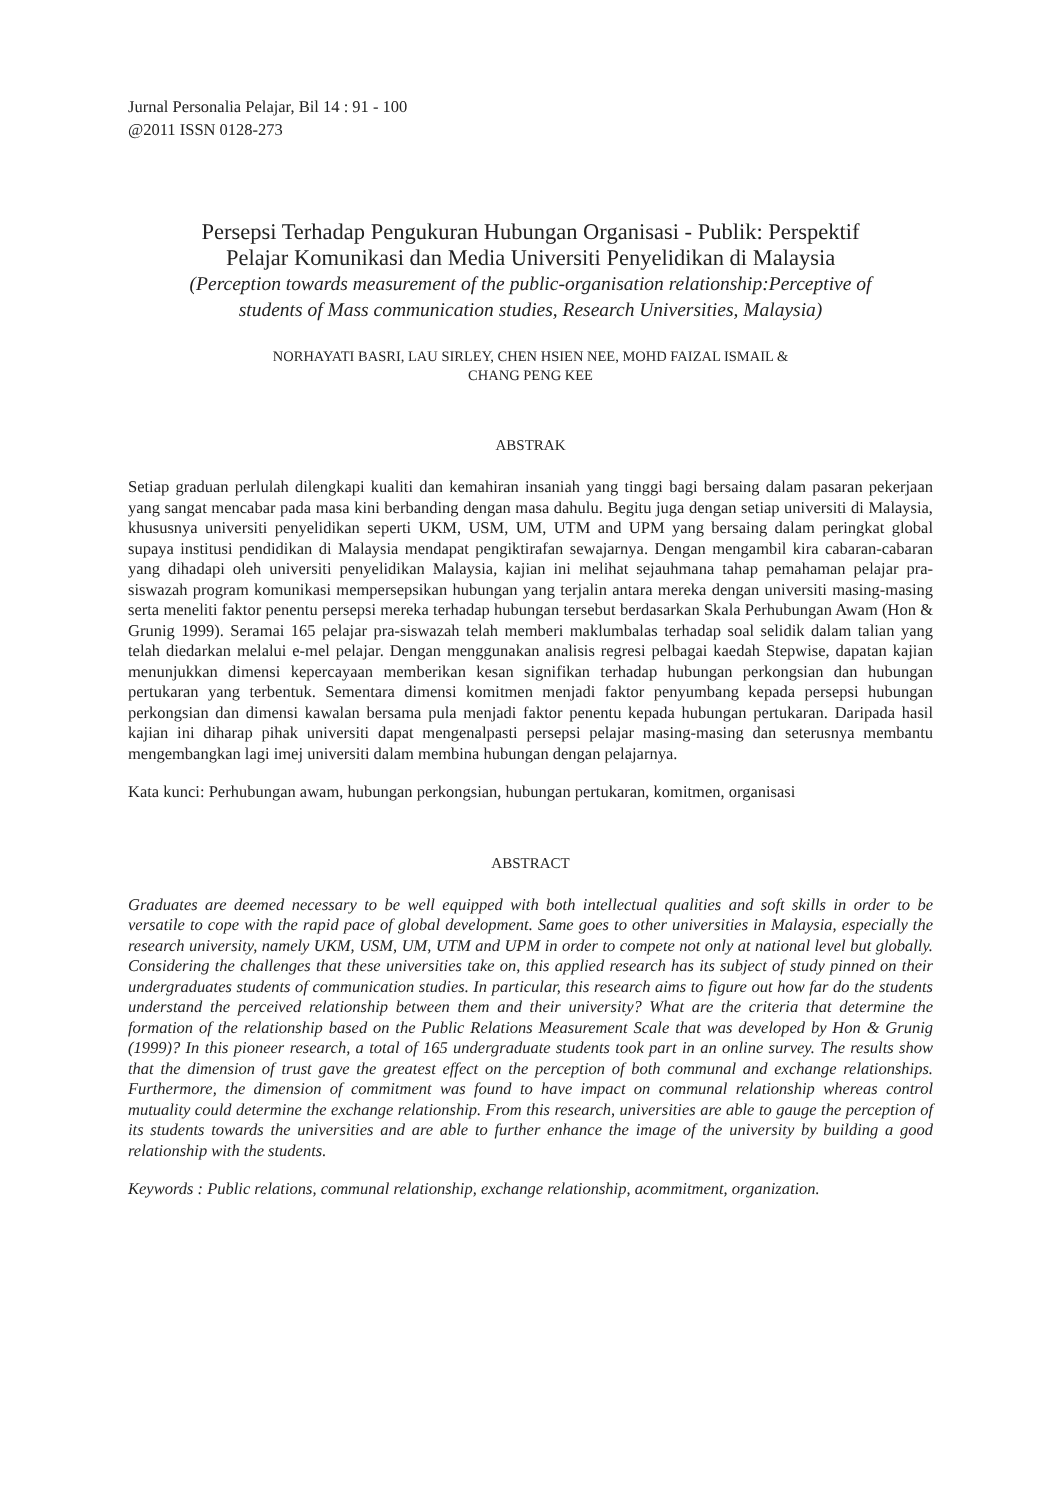Jurnal Personalia Pelajar, Bil 14 : 91 - 100
@2011 ISSN 0128-273
Persepsi Terhadap Pengukuran Hubungan Organisasi - Publik: Perspektif
Pelajar Komunikasi dan Media Universiti Penyelidikan di Malaysia
(Perception towards measurement of the public-organisation relationship:Perceptive of
students of Mass communication studies, Research Universities, Malaysia)
NORHAYATI BASRI, LAU SIRLEY, CHEN HSIEN NEE, MOHD FAIZAL ISMAIL &
CHANG PENG KEE
ABSTRAK
Setiap graduan perlulah dilengkapi kualiti dan kemahiran insaniah yang tinggi bagi bersaing dalam pasaran pekerjaan yang sangat mencabar pada masa kini berbanding dengan masa dahulu. Begitu juga dengan setiap universiti di Malaysia, khususnya universiti penyelidikan seperti UKM, USM, UM, UTM and UPM yang bersaing dalam peringkat global supaya institusi pendidikan di Malaysia mendapat pengiktirafan sewajarnya. Dengan mengambil kira cabaran-cabaran yang dihadapi oleh universiti penyelidikan Malaysia, kajian ini melihat sejauhmana tahap pemahaman pelajar pra-siswazah program komunikasi mempersepsikan hubungan yang terjalin antara mereka dengan universiti masing-masing serta meneliti faktor penentu persepsi mereka terhadap hubungan tersebut berdasarkan Skala Perhubungan Awam (Hon & Grunig 1999). Seramai 165 pelajar pra-siswazah telah memberi maklumbalas terhadap soal selidik dalam talian yang telah diedarkan melalui e-mel pelajar. Dengan menggunakan analisis regresi pelbagai kaedah Stepwise, dapatan kajian menunjukkan dimensi kepercayaan memberikan kesan signifikan terhadap hubungan perkongsian dan hubungan pertukaran yang terbentuk. Sementara dimensi komitmen menjadi faktor penyumbang kepada persepsi hubungan perkongsian dan dimensi kawalan bersama pula menjadi faktor penentu kepada hubungan pertukaran. Daripada hasil kajian ini diharap pihak universiti dapat mengenalpasti persepsi pelajar masing-masing dan seterusnya membantu mengembangkan lagi imej universiti dalam membina hubungan dengan pelajarnya.
Kata kunci: Perhubungan awam, hubungan perkongsian, hubungan pertukaran, komitmen, organisasi
ABSTRACT
Graduates are deemed necessary to be well equipped with both intellectual qualities and soft skills in order to be versatile to cope with the rapid pace of global development. Same goes to other universities in Malaysia, especially the research university, namely UKM, USM, UM, UTM and UPM in order to compete not only at national level but globally. Considering the challenges that these universities take on, this applied research has its subject of study pinned on their undergraduates students of communication studies. In particular, this research aims to figure out how far do the students understand the perceived relationship between them and their university? What are the criteria that determine the formation of the relationship based on the Public Relations Measurement Scale that was developed by Hon & Grunig (1999)? In this pioneer research, a total of 165 undergraduate students took part in an online survey. The results show that the dimension of trust gave the greatest effect on the perception of both communal and exchange relationships. Furthermore, the dimension of commitment was found to have impact on communal relationship whereas control mutuality could determine the exchange relationship. From this research, universities are able to gauge the perception of its students towards the universities and are able to further enhance the image of the university by building a good relationship with the students.
Keywords : Public relations, communal relationship, exchange relationship, acommitment, organization.